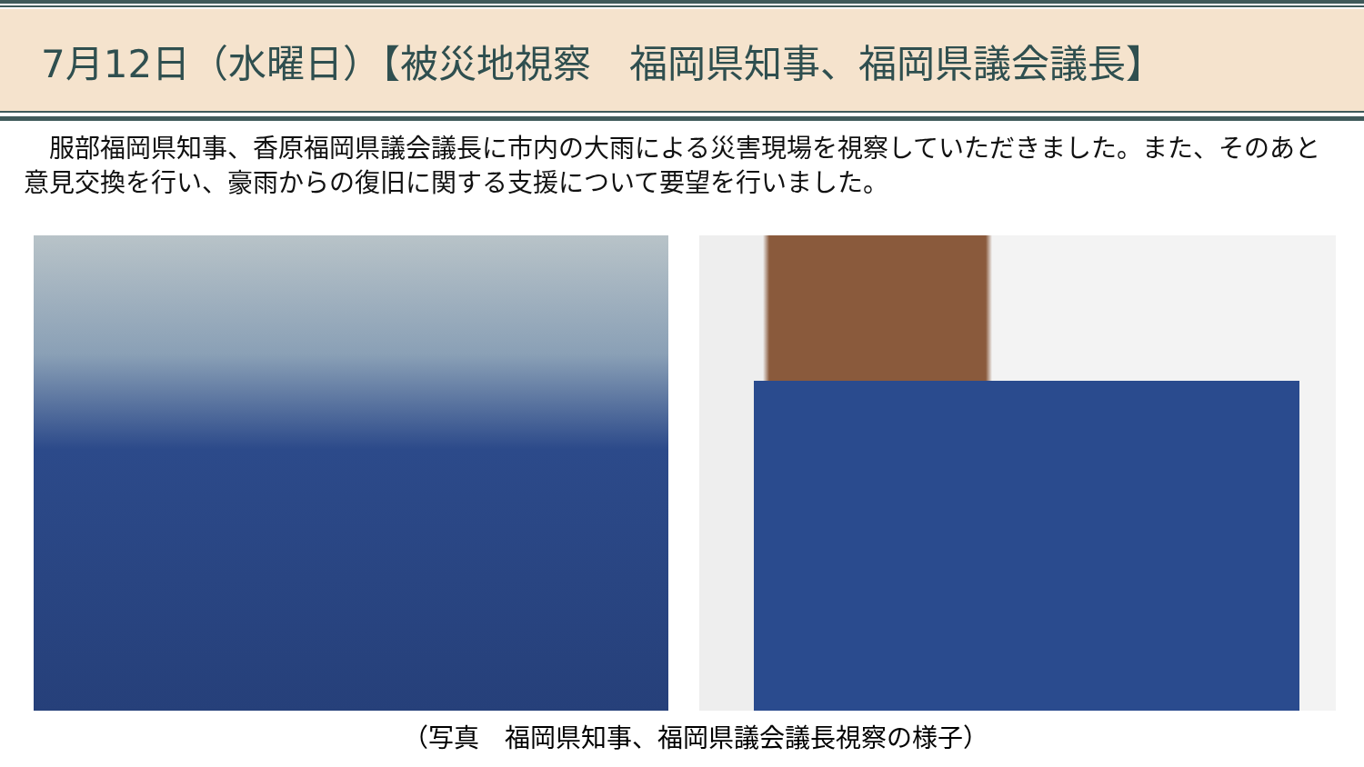7月12日（水曜日）【被災地視察　福岡県知事、福岡県議会議長】
　服部福岡県知事、香原福岡県議会議長に市内の大雨による災害現場を視察していただきました。また、そのあと意見交換を行い、豪雨からの復旧に関する支援について要望を行いました。
（写真　福岡県知事、福岡県議会議長視察の様子）